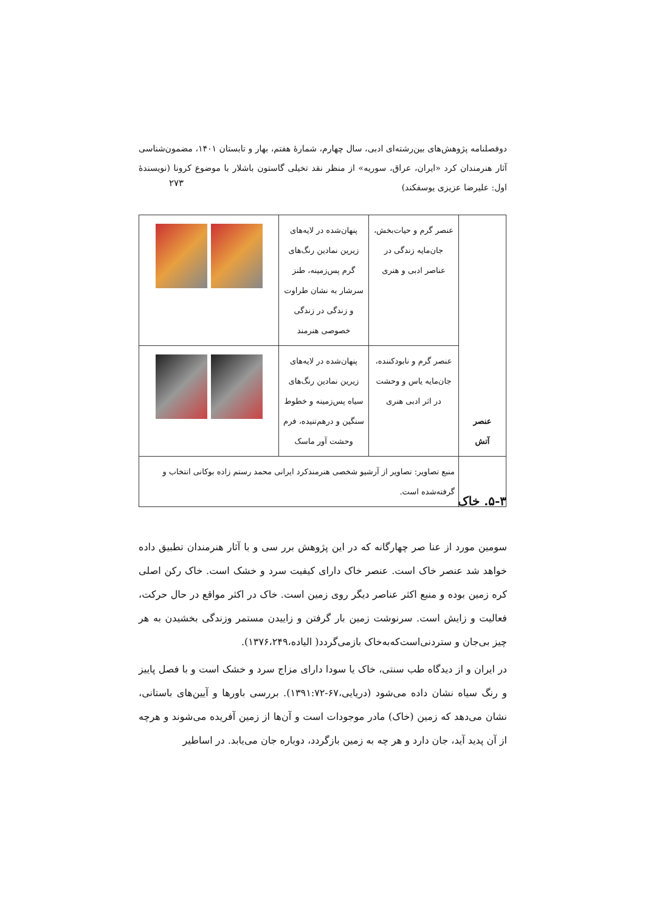دوفصلنامه پژوهش‌های بین‌رشته‌ای ادبی، سال چهارم، شمارهٔ هفتم، بهار و تابستان ۱۴۰۱، مضمون‌شناسی آثار هنرمندان کرد «ایران، عراق، سوریه» از منظر نقد تخیلی گاستون باشلار با موضوع کرونا (نویسندهٔ اول: علیرضا عزیزی یوسفکند)
۲۷۳
| عنصر آتش | عنصر گرم و حیات‌بخش، جان‌مایه زندگی در عناصر ادبی و هنری | پنهان‌شده در لایه‌های زیرین نمادین رنگ‌های گرم پس‌زمینه، طنز سرشار به نشان طراوت و زندگی در زندگی خصوصی هنرمند | |
| | عنصر گرم و نابودکننده، جان‌مایه یاس و وحشت در اثر ادبی هنری | پنهان‌شده در لایه‌های زیرین نمادین رنگ‌های سیاه پس‌زمینه و خطوط سنگین و درهم‌تنیده، فرم وحشت آور ماسک | |
| | منبع تصاویر: تصاویر از آرشیو شخصی هنرمندکرد ایرانی محمد رستم زاده بوکانی انتخاب و گرفته‌شده است. | | |
۵-۳. خاک
سومین مورد از عنا صر چهارگانه که در این پژوهش برر سی و با آثار هنرمندان تطبیق داده خواهد شد عنصر خاک است. عنصر خاک دارای کیفیت سرد و خشک است. خاک رکن اصلی کره زمین بوده و منبع اکثر عناصر دیگر روی زمین است. خاک در اکثر مواقع در حال حرکت، فعالیت و زایش است. سرنوشت زمین بار گرفتن و زاییدن مستمر وزندگی بخشیدن به هر چیز بی‌جان و ستردنی‌است‌که‌به‌خاک بازمی‌گردد( الیاده،۱۳۷۶،۲۴۹).
در ایران و از دیدگاه طب سنتی، خاک یا سودا دارای مزاج سرد و خشک است و با فصل پاییز و رنگ سیاه نشان داده می‌شود (دریایی،۶۷-۱۳۹۱:۷۲). بررسی باورها و آیین‌های باستانی، نشان می‌دهد که زمین (خاک) مادر موجودات است و آن‌ها از زمین آفریده می‌شوند و هرچه از آن پدید آید، جان دارد و هر چه به زمین بازگردد، دوباره جان می‌یابد. در اساطیر